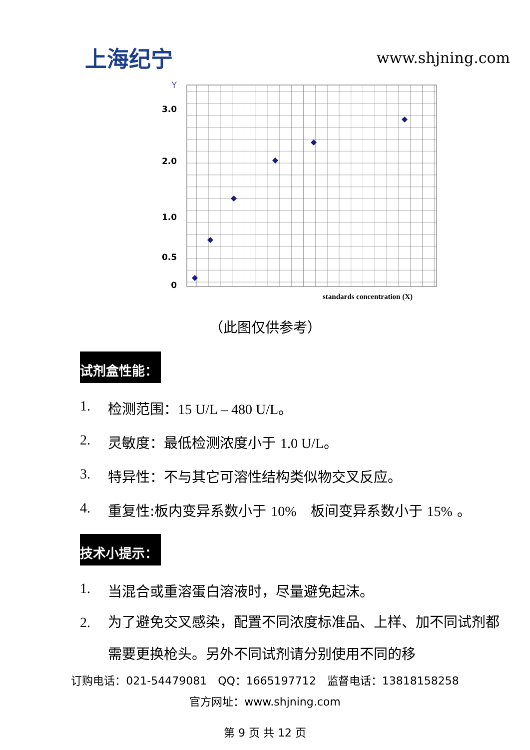上海纪宁
www.shjning.com
Y
3.0
2.0
1.0
0.5
0
standards concentration (X)
（此图仅供参考）
试剂盒性能：
1. 检测范围：15 U/L – 480 U/L。
2. 灵敏度：最低检测浓度小于 1.0 U/L。
3. 特异性：不与其它可溶性结构类似物交叉反应。
4. 重复性:板内变异系数小于 10%　板间变异系数小于 15% 。
技术小提示：
1. 当混合或重溶蛋白溶液时，尽量避免起沫。
2. 为了避免交叉感染，配置不同浓度标准品、上样、加不同试剂都需要更换枪头。另外不同试剂请分别使用不同的移
订购电话：021-54479081　QQ：1665197712　监督电话：13818158258
官方网址：www.shjning.com
第 9 页 共 12 页